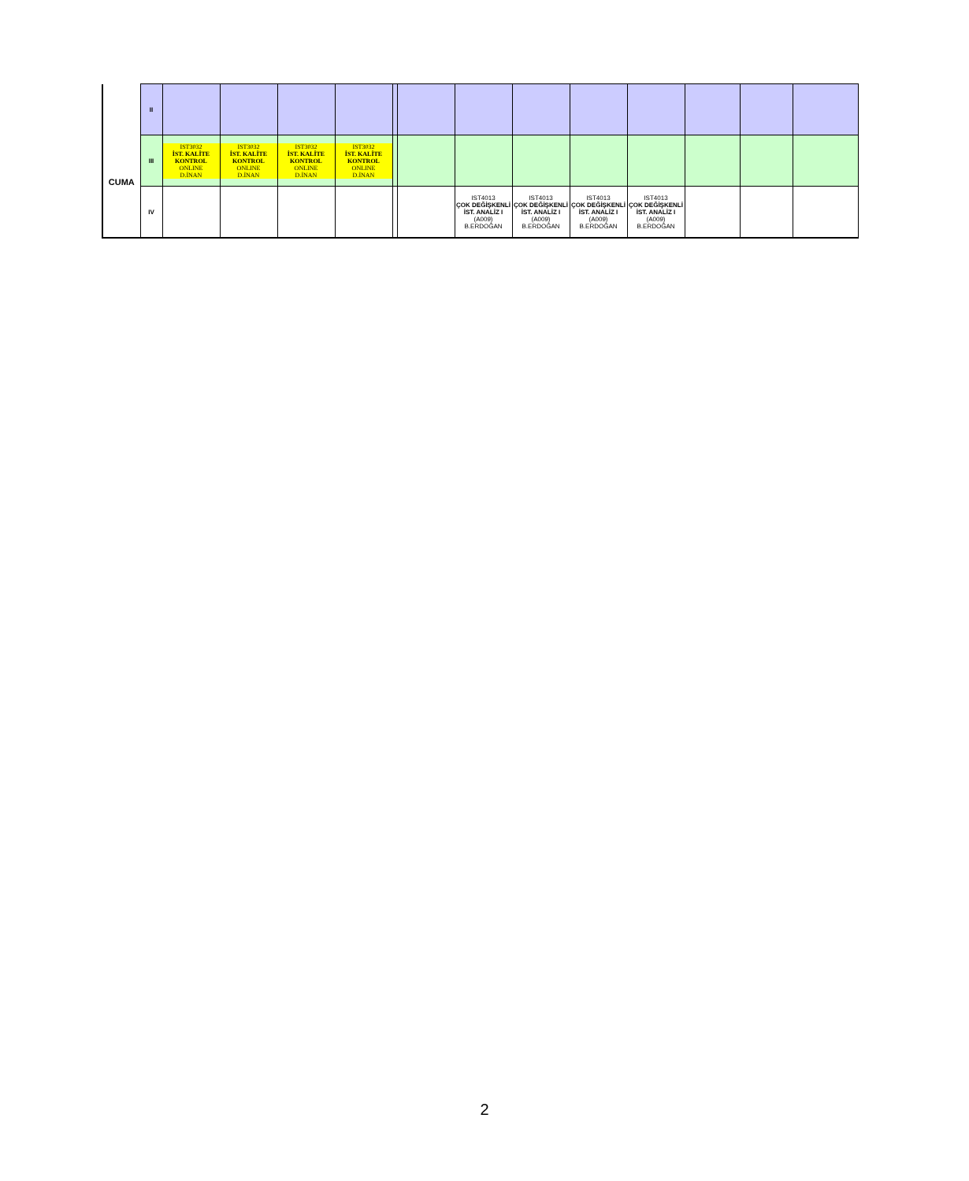| CUMA | II | | | | | | | | | | | | | |
| | III | IST3032 İST. KALİTE KONTROL ONLINE D.İNAN | IST3032 İST. KALİTE KONTROL ONLINE D.İNAN | IST3032 İST. KALİTE KONTROL ONLINE D.İNAN | IST3032 İST. KALİTE KONTROL ONLINE D.İNAN | | | | | | | | | |
| | IV | | | | | | | IST4013 ÇOK DEĞİŞKENLİ İST. ANALİZ I (A009) B.ERDOĞAN | IST4013 ÇOK DEĞİŞKENLİ İST. ANALİZ I (A009) B.ERDOĞAN | IST4013 ÇOK DEĞİŞKENLİ İST. ANALİZ I (A009) B.ERDOĞAN | IST4013 ÇOK DEĞİŞKENLİ İST. ANALİZ I (A009) B.ERDOĞAN | | | |
2